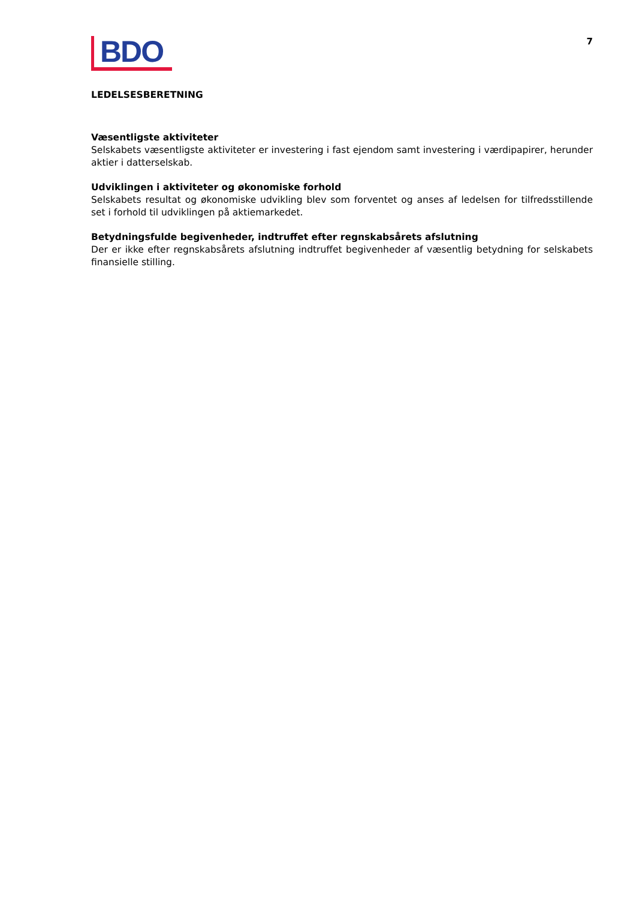BDO
7
LEDELSESBERETNING
Væsentligste aktiviteter
Selskabets væsentligste aktiviteter er investering i fast ejendom samt investering i værdipapirer, herunder aktier i datterselskab.
Udviklingen i aktiviteter og økonomiske forhold
Selskabets resultat og økonomiske udvikling blev som forventet og anses af ledelsen for tilfredsstillende set i forhold til udviklingen på aktiemarkedet.
Betydningsfulde begivenheder, indtruffet efter regnskabsårets afslutning
Der er ikke efter regnskabsårets afslutning indtruffet begivenheder af væsentlig betydning for selskabets finansielle stilling.